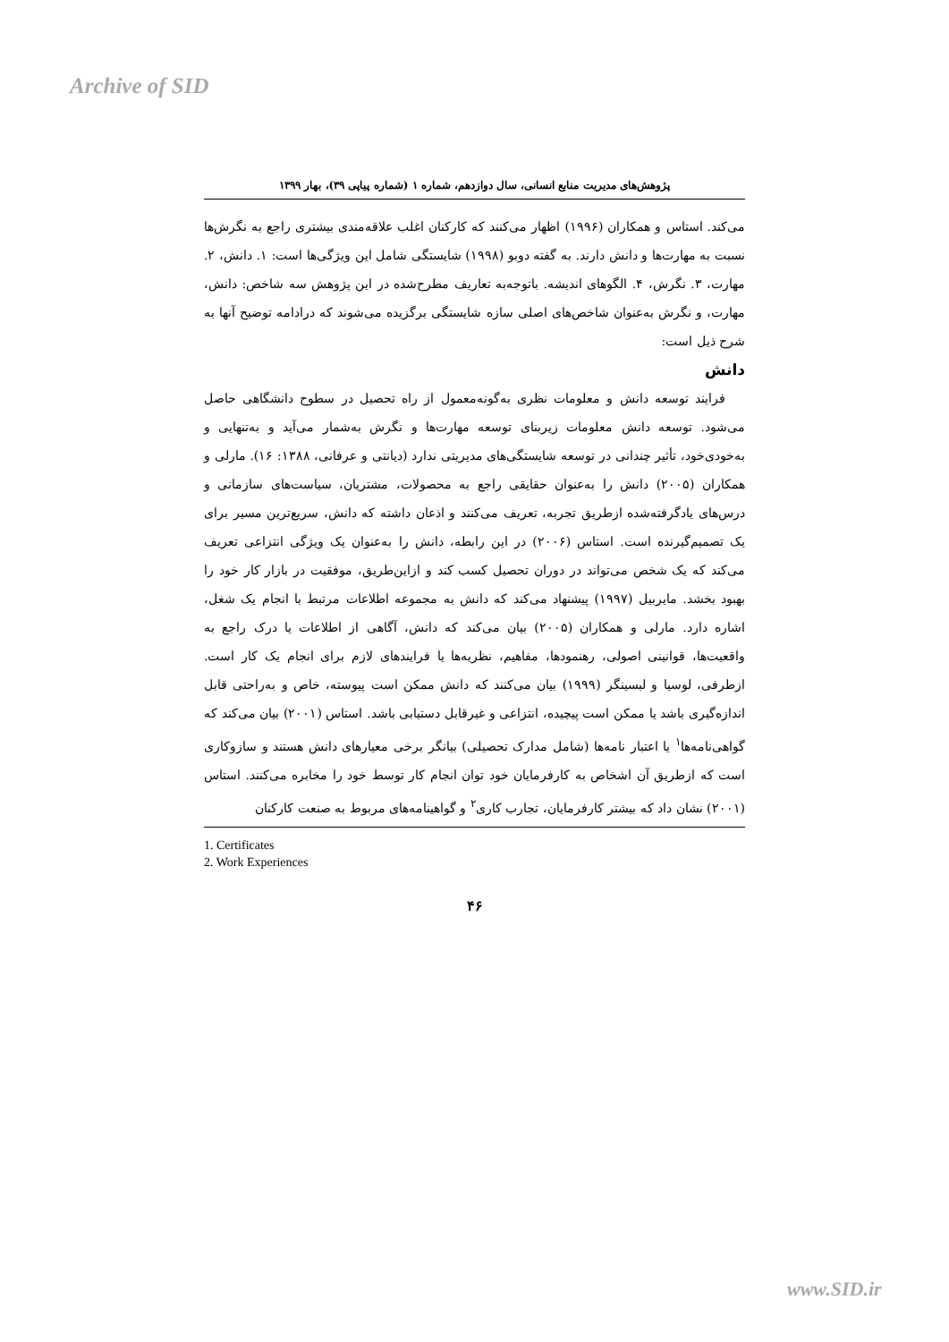Archive of SID
پژوهش‌های مدیریت منابع انسانی، سال دوازدهم، شماره ۱ (شماره پیاپی ۳۹)، بهار ۱۳۹۹
می‌کند. استاس و همکاران (۱۹۹۶) اظهار می‌کنند که کارکنان اغلب علاقه‌مندی بیشتری راجع به نگرش‌ها نسبت به مهارت‌ها و دانش دارند. به گفته دوبو (۱۹۹۸) شایستگی شامل این ویژگی‌ها است: ۱. دانش، ۲. مهارت، ۳. نگرش، ۴. الگوهای اندیشه. باتوجه‌به تعاریف مطرح‌شده در این پژوهش سه شاخص: دانش، مهارت، و نگرش به‌عنوان شاخص‌های اصلی سازه شایستگی برگزیده می‌شوند که درادامه توضیح آنها به شرح ذیل است:
دانش
فرایند توسعه دانش و معلومات نظری به‌گونه‌معمول از راه تحصیل در سطوح دانشگاهی حاصل می‌شود. توسعه دانش معلومات زیربنای توسعه مهارت‌ها و نگرش به‌شمار می‌آید و به‌تنهایی و به‌خودی‌خود، تأثیر چندانی در توسعه شایستگی‌های مدیریتی ندارد (دیانتی و عرفانی، ۱۳۸۸: ۱۶). مارلی و همکاران (۲۰۰۵) دانش را به‌عنوان حقایقی راجع به محصولات، مشتریان، سیاست‌های سازمانی و درس‌های یادگرفته‌شده ازطریق تجربه، تعریف می‌کنند و اذعان داشته که دانش، سریع‌ترین مسیر برای یک تصمیم‌گیرنده است. استاس (۲۰۰۶) در این رابطه، دانش را به‌عنوان یک ویژگی انتزاعی تعریف می‌کند که یک شخص می‌تواند در دوران تحصیل کسب کند و ازاین‌طریق، موفقیت در بازار کار خود را بهبود بخشد. مایربیل (۱۹۹۷) پیشنهاد می‌کند که دانش به مجموعه اطلاعات مرتبط با انجام یک شغل، اشاره دارد. مارلی و همکاران (۲۰۰۵) بیان می‌کند که دانش، آگاهی از اطلاعات یا درک راجع به واقعیت‌ها، قوانینی اصولی، رهنمودها، مفاهیم، نظریه‌ها یا فرایندهای لازم برای انجام یک کار است. ازطرفی، لوسیا و لبسینگر (۱۹۹۹) بیان می‌کنند که دانش ممکن است پیوسته، خاص و به‌راحتی قابل اندازه‌گیری باشد یا ممکن است پیچیده، انتزاعی و غیرقابل دستیابی باشد. استاس (۲۰۰۱) بیان می‌کند که گواهی‌نامه‌ها<sup>۱</sup> یا اعتبار نامه‌ها (شامل مدارک تحصیلی) بیانگر برخی معیارهای دانش هستند و سازوکاری است که ازطریق آن اشخاص به کارفرمایان خود توان انجام کار توسط خود را مخابره می‌کنند. استاس (۲۰۰۱) نشان داد که بیشتر کارفرمایان، تجارب کاری<sup>۲</sup> و گواهینامه‌های مربوط به صنعت کارکنان
1. Certificates
2. Work Experiences
۴۶
www.SID.ir